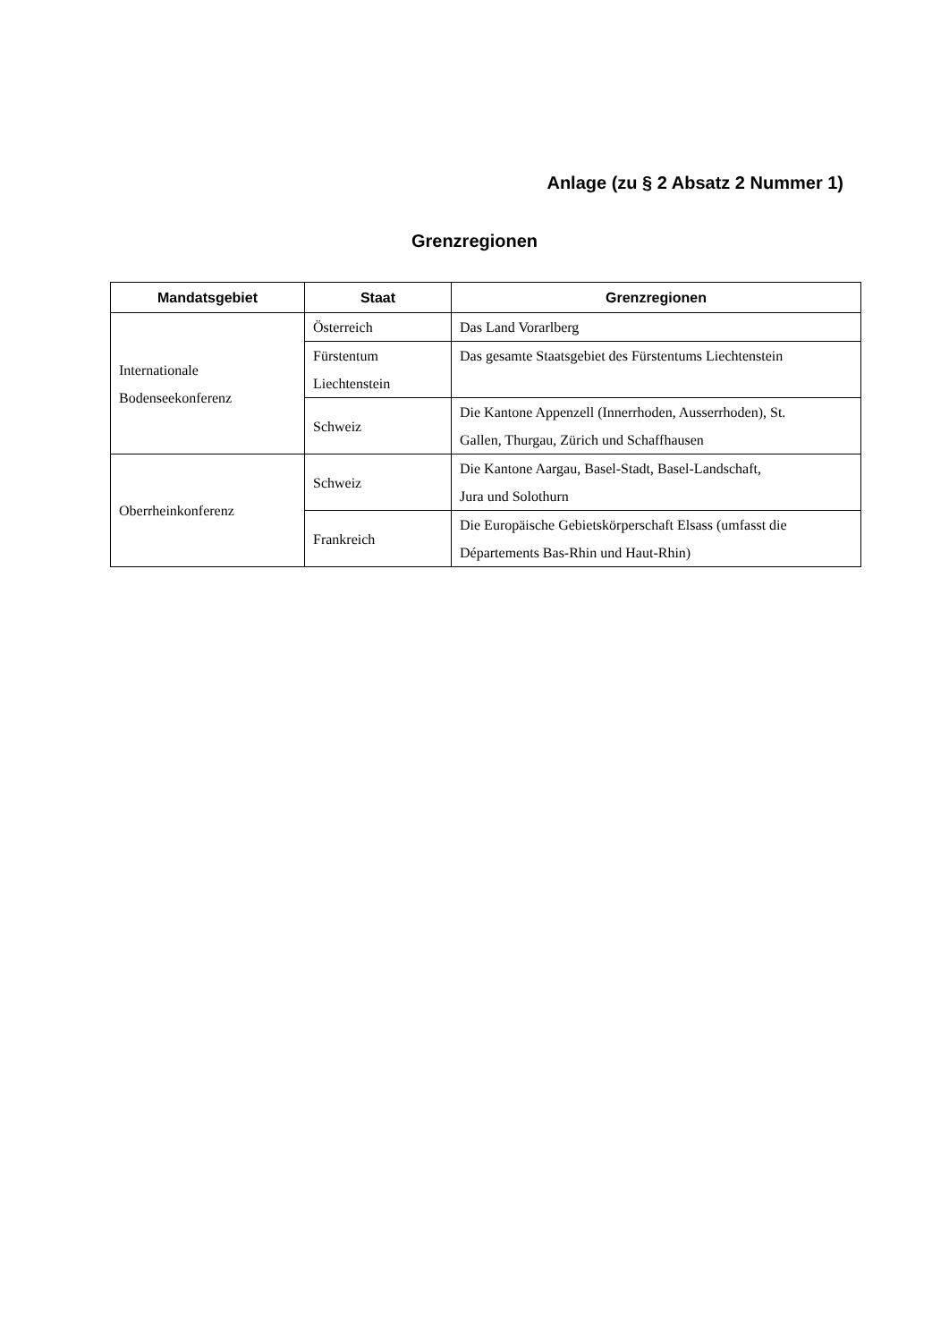Anlage (zu § 2 Absatz 2 Nummer 1)
Grenzregionen
| Mandatsgebiet | Staat | Grenzregionen |
| --- | --- | --- |
| Internationale Bodenseekonferenz | Österreich | Das Land Vorarlberg |
| | Fürstentum Liechtenstein | Das gesamte Staatsgebiet des Fürstentums Liechtenstein |
| | Schweiz | Die Kantone Appenzell (Innerrhoden, Ausserrhoden), St. Gallen, Thurgau, Zürich und Schaffhausen |
| Oberrheinkonferenz | Schweiz | Die Kantone Aargau, Basel-Stadt, Basel-Landschaft, Jura und Solothurn |
| | Frankreich | Die Europäische Gebietskörperschaft Elsass (umfasst die Départements Bas-Rhin und Haut-Rhin) |